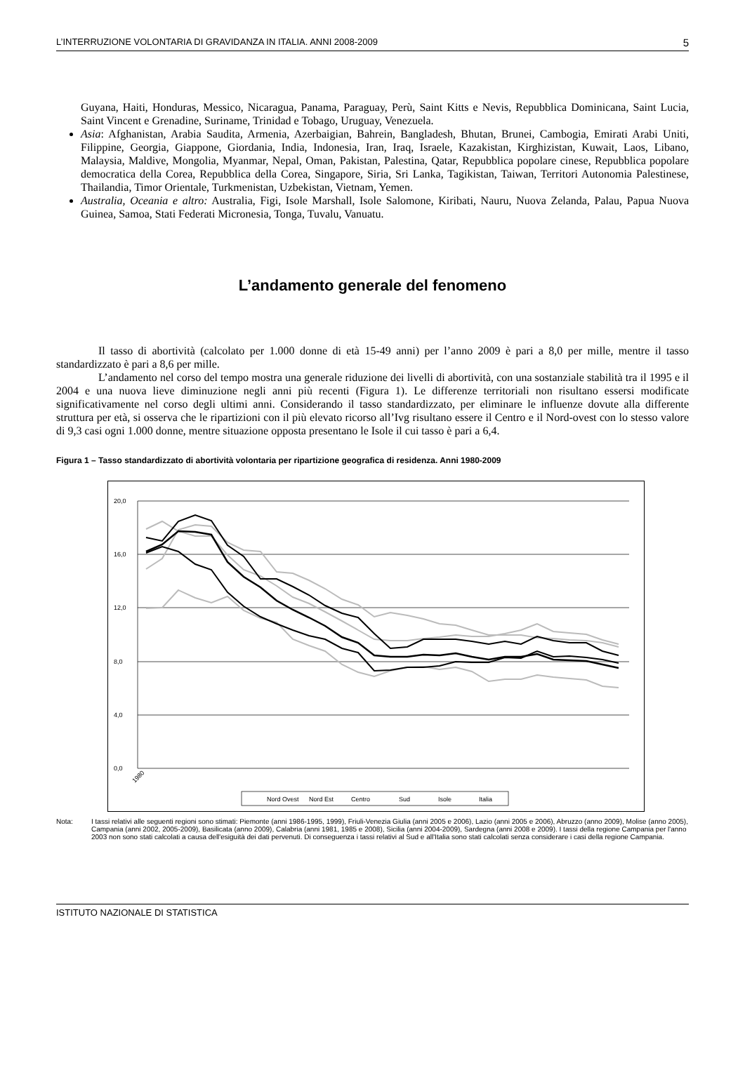L’INTERRUZIONE VOLONTARIA DI GRAVIDANZA IN ITALIA. ANNI 2008-2009 5
Guyana, Haiti, Honduras, Messico, Nicaragua, Panama, Paraguay, Perù, Saint Kitts e Nevis, Repubblica Dominicana, Saint Lucia, Saint Vincent e Grenadine, Suriname, Trinidad e Tobago, Uruguay, Venezuela.
Asia: Afghanistan, Arabia Saudita, Armenia, Azerbaigian, Bahrein, Bangladesh, Bhutan, Brunei, Cambogia, Emirati Arabi Uniti, Filippine, Georgia, Giappone, Giordania, India, Indonesia, Iran, Iraq, Israele, Kazakistan, Kirghizistan, Kuwait, Laos, Libano, Malaysia, Maldive, Mongolia, Myanmar, Nepal, Oman, Pakistan, Palestina, Qatar, Repubblica popolare cinese, Repubblica popolare democratica della Corea, Repubblica della Corea, Singapore, Siria, Sri Lanka, Tagikistan, Taiwan, Territori Autonomia Palestinese, Thailandia, Timor Orientale, Turkmenistan, Uzbekistan, Vietnam, Yemen.
Australia, Oceania e altro: Australia, Figi, Isole Marshall, Isole Salomone, Kiribati, Nauru, Nuova Zelanda, Palau, Papua Nuova Guinea, Samoa, Stati Federati Micronesia, Tonga, Tuvalu, Vanuatu.
L’andamento generale del fenomeno
Il tasso di abortività (calcolato per 1.000 donne di età 15-49 anni) per l’anno 2009 è pari a 8,0 per mille, mentre il tasso standardizzato è pari a 8,6 per mille.
L’andamento nel corso del tempo mostra una generale riduzione dei livelli di abortività, con una sostanziale stabilità tra il 1995 e il 2004 e una nuova lieve diminuzione negli anni più recenti (Figura 1). Le differenze territoriali non risultano essersi modificate significativamente nel corso degli ultimi anni. Considerando il tasso standardizzato, per eliminare le influenze dovute alla differente struttura per età, si osserva che le ripartizioni con il più elevato ricorso all’Ivg risultano essere il Centro e il Nord-ovest con lo stesso valore di 9,3 casi ogni 1.000 donne, mentre situazione opposta presentano le Isole il cui tasso è pari a 6,4.
Figura 1 – Tasso standardizzato di abortività volontaria per ripartizione geografica di residenza. Anni 1980-2009
20,0
16,0
12,0
8,0
4,0
0,0
1980
Nord Ovest
Nord Est
Centro
Sud
Isole
Italia
Nota: I tassi relativi alle seguenti regioni sono stimati: Piemonte (anni 1986-1995, 1999), Friuli-Venezia Giulia (anni 2005 e 2006), Lazio (anni 2005 e 2006), Abruzzo (anno 2009), Molise (anno 2005), Campania (anni 2002, 2005-2009), Basilicata (anno 2009), Calabria (anni 1981, 1985 e 2008), Sicilia (anni 2004-2009), Sardegna (anni 2008 e 2009). I tassi della regione Campania per l'anno 2003 non sono stati calcolati a causa dell'esiguità dei dati pervenuti. Di conseguenza i tassi relativi al Sud e all'Italia sono stati calcolati senza considerare i casi della regione Campania.
ISTITUTO NAZIONALE DI STATISTICA